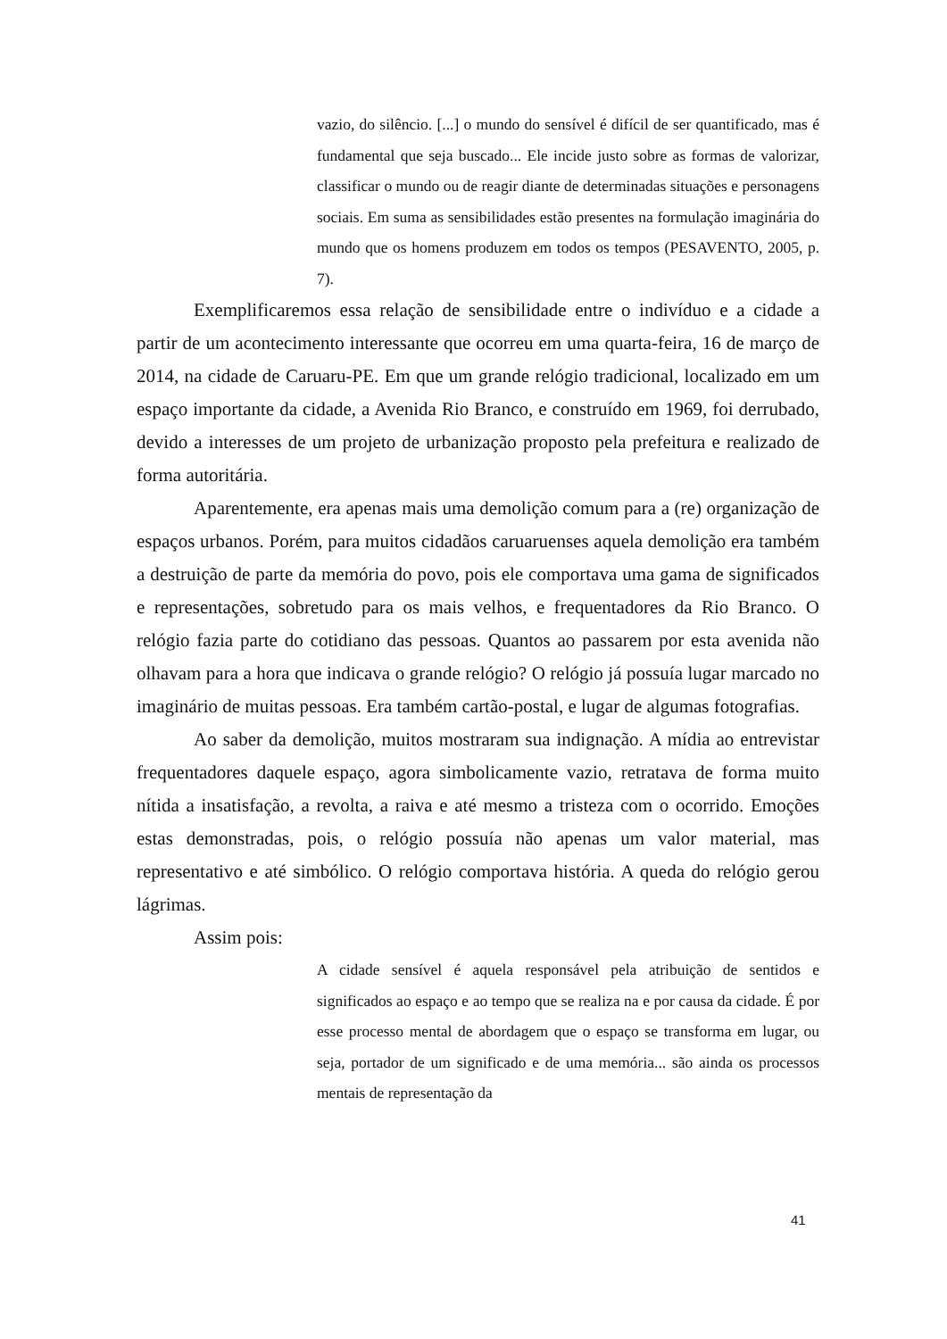vazio, do silêncio. [...] o mundo do sensível é difícil de ser quantificado, mas é fundamental que seja buscado... Ele incide justo sobre as formas de valorizar, classificar o mundo ou de reagir diante de determinadas situações e personagens sociais. Em suma as sensibilidades estão presentes na formulação imaginária do mundo que os homens produzem em todos os tempos (PESAVENTO, 2005, p. 7).
Exemplificaremos essa relação de sensibilidade entre o indivíduo e a cidade a partir de um acontecimento interessante que ocorreu em uma quarta-feira, 16 de março de 2014, na cidade de Caruaru-PE. Em que um grande relógio tradicional, localizado em um espaço importante da cidade, a Avenida Rio Branco, e construído em 1969, foi derrubado, devido a interesses de um projeto de urbanização proposto pela prefeitura e realizado de forma autoritária.
Aparentemente, era apenas mais uma demolição comum para a (re) organização de espaços urbanos. Porém, para muitos cidadãos caruaruenses aquela demolição era também a destruição de parte da memória do povo, pois ele comportava uma gama de significados e representações, sobretudo para os mais velhos, e frequentadores da Rio Branco. O relógio fazia parte do cotidiano das pessoas. Quantos ao passarem por esta avenida não olhavam para a hora que indicava o grande relógio? O relógio já possuía lugar marcado no imaginário de muitas pessoas. Era também cartão-postal, e lugar de algumas fotografias.
Ao saber da demolição, muitos mostraram sua indignação. A mídia ao entrevistar frequentadores daquele espaço, agora simbolicamente vazio, retratava de forma muito nítida a insatisfação, a revolta, a raiva e até mesmo a tristeza com o ocorrido. Emoções estas demonstradas, pois, o relógio possuía não apenas um valor material, mas representativo e até simbólico. O relógio comportava história. A queda do relógio gerou lágrimas.
Assim pois:
A cidade sensível é aquela responsável pela atribuição de sentidos e significados ao espaço e ao tempo que se realiza na e por causa da cidade. É por esse processo mental de abordagem que o espaço se transforma em lugar, ou seja, portador de um significado e de uma memória... são ainda os processos mentais de representação da
41